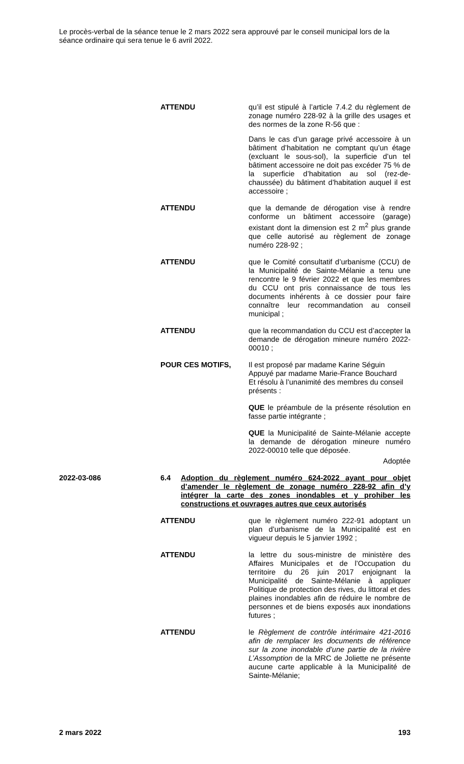Le procès-verbal de la séance tenue le 2 mars 2022 sera approuvé par le conseil municipal lors de la séance ordinaire qui sera tenue le 6 avril 2022.
ATTENDU qu’il est stipulé à l’article 7.4.2 du règlement de zonage numéro 228-92 à la grille des usages et des normes de la zone R-56 que :
Dans le cas d’un garage privé accessoire à un bâtiment d’habitation ne comptant qu’un étage (excluant le sous-sol), la superficie d’un tel bâtiment accessoire ne doit pas excéder 75 % de la superficie d’habitation au sol (rez-de-chaussée) du bâtiment d’habitation auquel il est accessoire ;
ATTENDU que la demande de dérogation vise à rendre conforme un bâtiment accessoire (garage) existant dont la dimension est 2 m<sup>2</sup> plus grande que celle autorisé au règlement de zonage numéro 228-92 ;
ATTENDU que le Comité consultatif d’urbanisme (CCU) de la Municipalité de Sainte-Mélanie a tenu une rencontre le 9 février 2022 et que les membres du CCU ont pris connaissance de tous les documents inhérents à ce dossier pour faire connaître leur recommandation au conseil municipal ;
ATTENDU que la recommandation du CCU est d’accepter la demande de dérogation mineure numéro 2022-00010 ;
POUR CES MOTIFS, Il est proposé par madame Karine Séguin
Appuyé par madame Marie-France Bouchard
Et résolu à l’unanimité des membres du conseil présents :
QUE le préambule de la présente résolution en fasse partie intégrante ;
QUE la Municipalité de Sainte-Mélanie accepte la demande de dérogation mineure numéro 2022-00010 telle que déposée.
Adoptée
2022-03-086 6.4 Adoption du règlement numéro 624-2022 ayant pour objet d’amender le règlement de zonage numéro 228-92 afin d’y intégrer la carte des zones inondables et y prohiber les constructions et ouvrages autres que ceux autorisés
ATTENDU que le règlement numéro 222-91 adoptant un plan d’urbanisme de la Municipalité est en vigueur depuis le 5 janvier 1992 ;
ATTENDU la lettre du sous-ministre de ministère des Affaires Municipales et de l’Occupation du territoire du 26 juin 2017 enjoignant la Municipalité de Sainte-Mélanie à appliquer Politique de protection des rives, du littoral et des plaines inondables afin de réduire le nombre de personnes et de biens exposés aux inondations futures ;
ATTENDU le Règlement de contrôle intérimaire 421-2016 afin de remplacer les documents de référence sur la zone inondable d’une partie de la rivière L’Assomption de la MRC de Joliette ne présente aucune carte applicable à la Municipalité de Sainte-Mélanie;
2 mars 2022 193